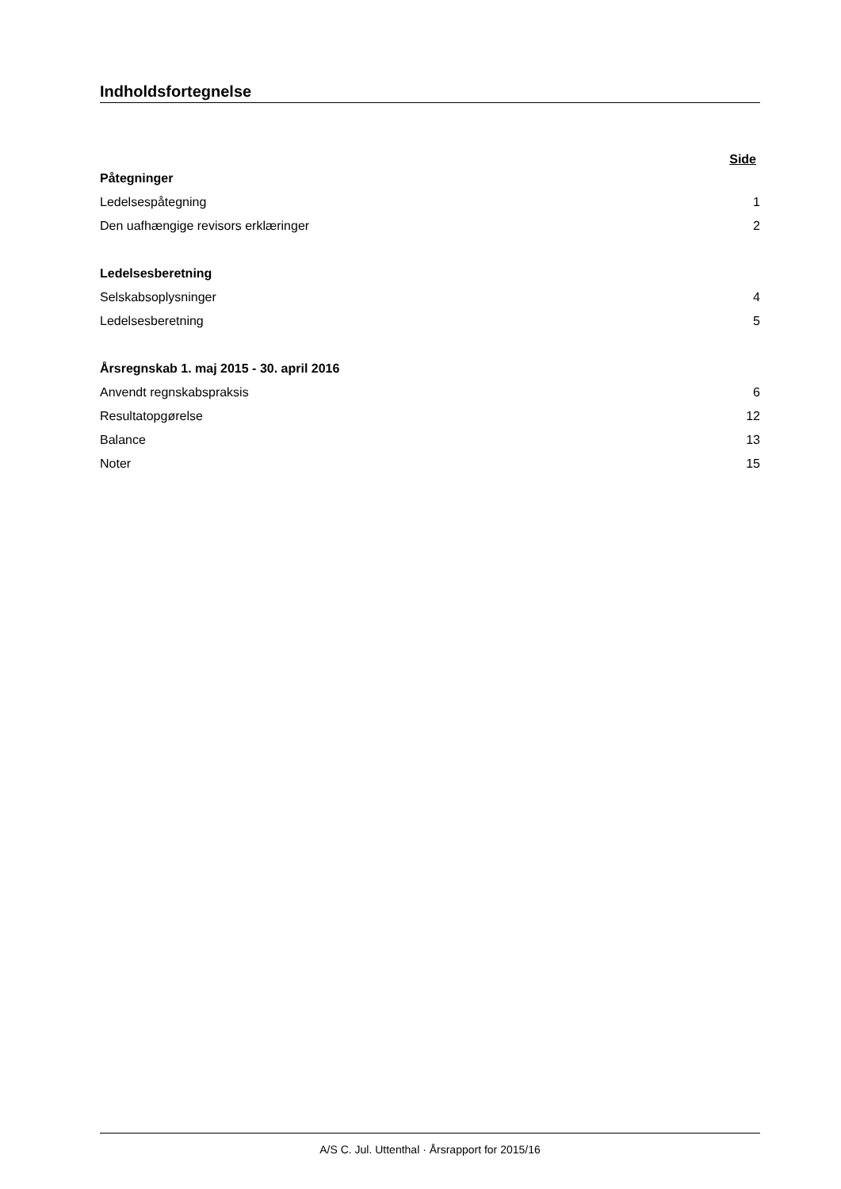Indholdsfortegnelse
Side
Påtegninger
Ledelsespåtegning 1
Den uafhængige revisors erklæringer 2
Ledelsesberetning
Selskabsoplysninger 4
Ledelsesberetning 5
Årsregnskab 1. maj 2015 - 30. april 2016
Anvendt regnskabspraksis 6
Resultatopgørelse 12
Balance 13
Noter 15
A/S C. Jul. Uttenthal · Årsrapport for 2015/16